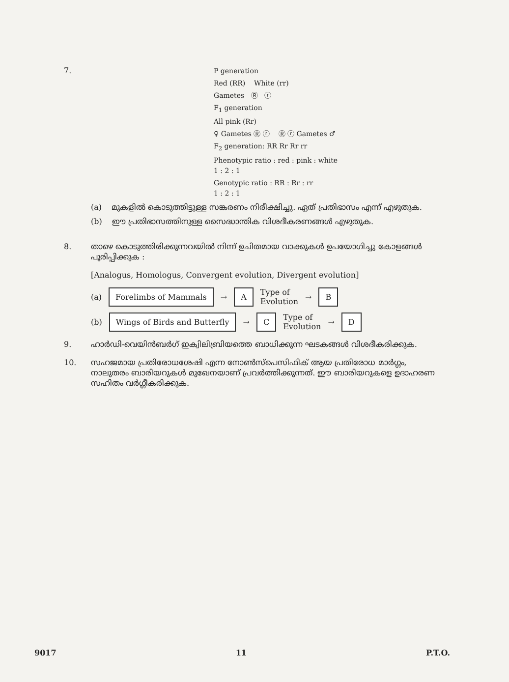7.
P generation
Red (RR) White (rr)
Gametes Ⓡ ⓡ
F<sub>1</sub> generation
All pink (Rr)
♀ Gametes Ⓡ ⓡ Ⓡ ⓡ Gametes ♂
F<sub>2</sub> generation: RR Rr Rr rr
Phenotypic ratio : red : pink : white
1 : 2 : 1
Genotypic ratio : RR : Rr : rr
1 : 2 : 1
(a) മുകളിൽ കൊടുത്തിട്ടുള്ള സങ്കരണം നിരീക്ഷിച്ചു. ഏത് പ്രതിഭാസം എന്ന് എഴുതുക.
(b) ഈ പ്രതിഭാസത്തിനുള്ള സൈദ്ധാന്തിക വിശദീകരണങ്ങൾ എഴുതുക.
8.
താഴെ കൊടുത്തിരിക്കുന്നവയിൽ നിന്ന് ഉചിതമായ വാക്കുകൾ ഉപയോഗിച്ചു കോളങ്ങൾ പൂരിപ്പിക്കുക :
[Analogus, Homologus, Convergent evolution, Divergent evolution]
(a) Forelimbs of Mammals → A Type of
Evolution → B
(b) Wings of Birds and Butterfly → C Type of
Evolution → D
9.
ഹാർഡി-വെയിൻബർഗ് ഇക്വിലിബ്രിയത്തെ ബാധിക്കുന്ന ഘടകങ്ങൾ വിശദീകരിക്കുക.
10.
സഹജമായ പ്രതിരോധശേഷി എന്ന നോൺസ്പെസിഫിക് ആയ പ്രതിരോധ മാർഗ്ഗം, നാലുതരം ബാരിയറുകൾ മുഖേനയാണ് പ്രവർത്തിക്കുന്നത്. ഈ ബാരിയറുകളെ ഉദാഹരണ സഹിതം വർഗ്ഗീകരിക്കുക.
9017 11 P.T.O.